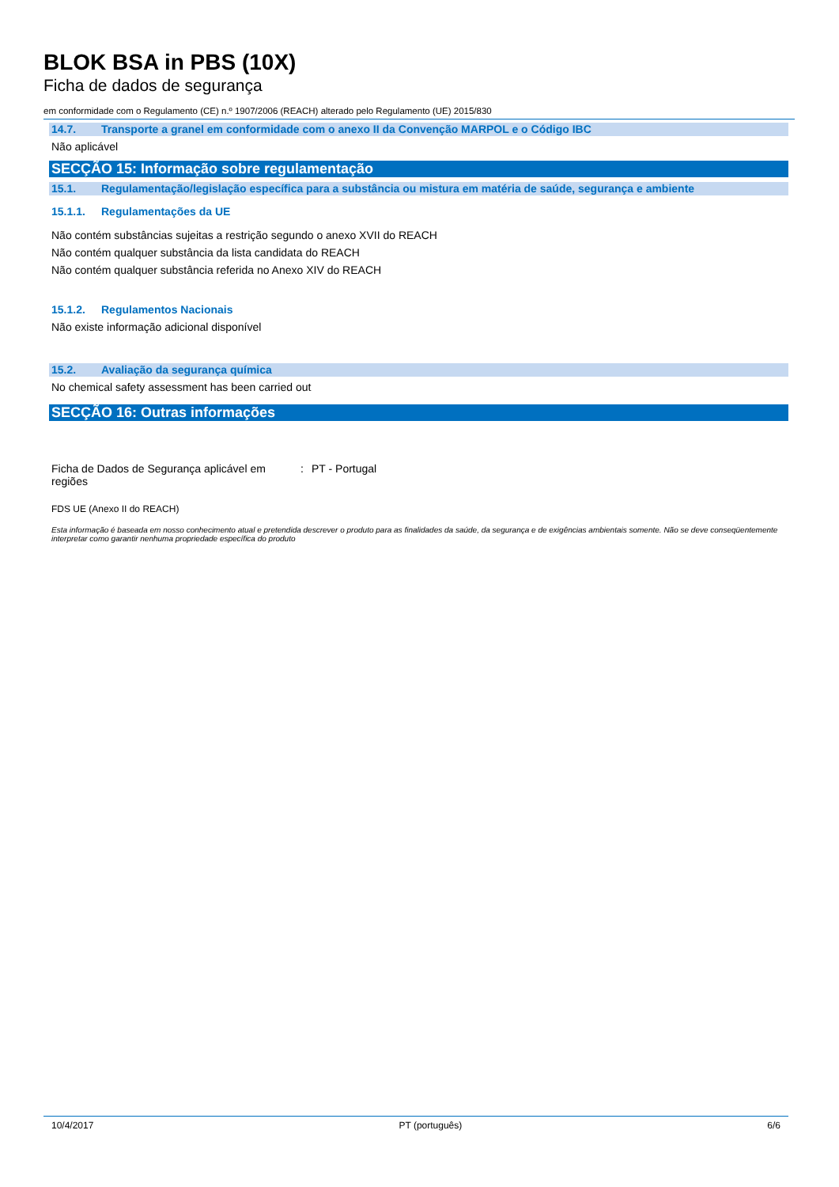BLOK BSA in PBS (10X)
Ficha de dados de segurança
em conformidade com o Regulamento (CE) n.º 1907/2006 (REACH) alterado pelo Regulamento (UE) 2015/830
14.7. Transporte a granel em conformidade com o anexo II da Convenção MARPOL e o Código IBC
Não aplicável
SECÇÃO 15: Informação sobre regulamentação
15.1. Regulamentação/legislação específica para a substância ou mistura em matéria de saúde, segurança e ambiente
15.1.1. Regulamentações da UE
Não contém substâncias sujeitas a restrição segundo o anexo XVII do REACH
Não contém qualquer substância da lista candidata do REACH
Não contém qualquer substância referida no Anexo XIV do REACH
15.1.2. Regulamentos Nacionais
Não existe informação adicional disponível
15.2. Avaliação da segurança química
No chemical safety assessment has been carried out
SECÇÃO 16: Outras informações
Ficha de Dados de Segurança aplicável em regiões
: PT - Portugal
FDS UE (Anexo II do REACH)
Esta informação é baseada em nosso conhecimento atual e pretendida descrever o produto para as finalidades da saúde, da segurança e de exigências ambientais somente. Não se deve conseqüentemente interpretar como garantir nenhuma propriedade específica do produto
10/4/2017 PT (português) 6/6